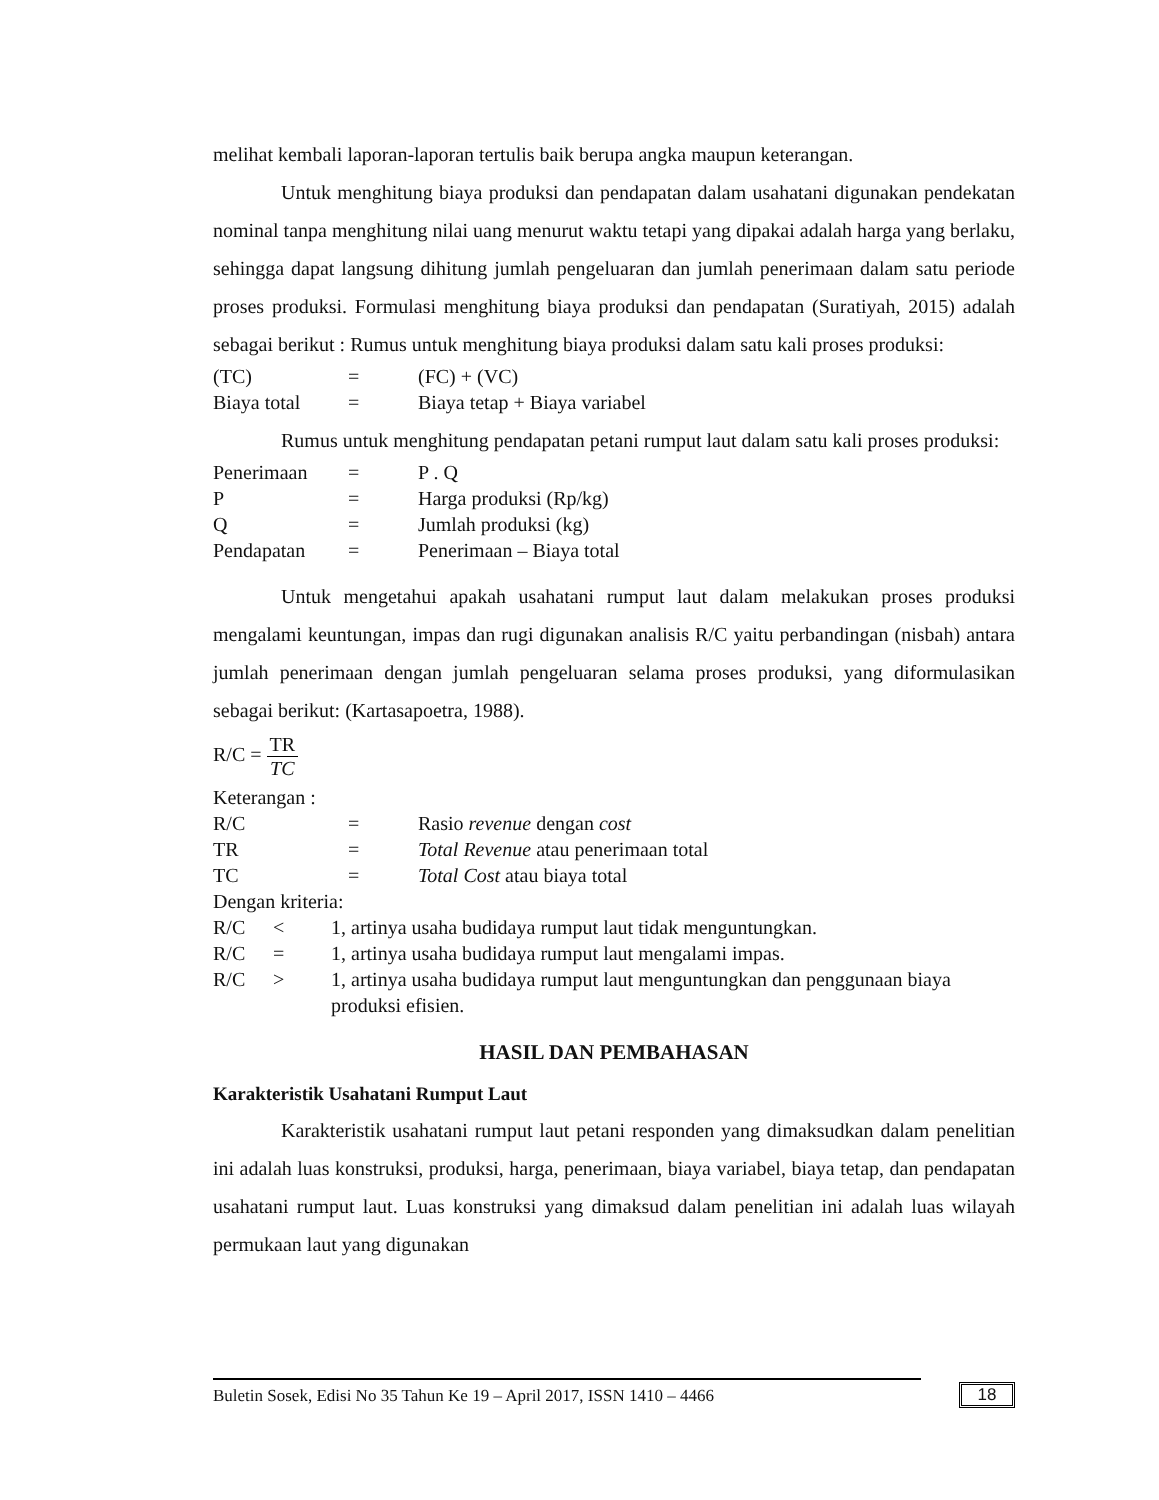melihat kembali laporan-laporan tertulis baik berupa angka maupun keterangan.
Untuk menghitung biaya produksi dan pendapatan dalam usahatani digunakan pendekatan nominal tanpa menghitung nilai uang menurut waktu tetapi yang dipakai adalah harga yang berlaku, sehingga dapat langsung dihitung jumlah pengeluaran dan jumlah penerimaan dalam satu periode proses produksi. Formulasi menghitung biaya produksi dan pendapatan (Suratiyah, 2015) adalah sebagai berikut : Rumus untuk menghitung biaya produksi dalam satu kali proses produksi:
(TC) = (FC) + (VC)
Biaya total = Biaya tetap + Biaya variabel
Rumus untuk menghitung pendapatan petani rumput laut dalam satu kali proses produksi:
Penerimaan = P . Q
P = Harga produksi (Rp/kg)
Q = Jumlah produksi (kg)
Pendapatan = Penerimaan – Biaya total
Untuk mengetahui apakah usahatani rumput laut dalam melakukan proses produksi mengalami keuntungan, impas dan rugi digunakan analisis R/C yaitu perbandingan (nisbah) antara jumlah penerimaan dengan jumlah pengeluaran selama proses produksi, yang diformulasikan sebagai berikut: (Kartasapoetra, 1988).
R/C = TR TC
Keterangan :
R/C = Rasio revenue dengan cost
TR = Total Revenue atau penerimaan total
TC = Total Cost atau biaya total
Dengan kriteria:
R/C < 1, artinya usaha budidaya rumput laut tidak menguntungkan.
R/C = 1, artinya usaha budidaya rumput laut mengalami impas.
R/C > 1, artinya usaha budidaya rumput laut menguntungkan dan penggunaan biaya produksi efisien.
HASIL DAN PEMBAHASAN
Karakteristik Usahatani Rumput Laut
Karakteristik usahatani rumput laut petani responden yang dimaksudkan dalam penelitian ini adalah luas konstruksi, produksi, harga, penerimaan, biaya variabel, biaya tetap, dan pendapatan usahatani rumput laut. Luas konstruksi yang dimaksud dalam penelitian ini adalah luas wilayah permukaan laut yang digunakan
Buletin Sosek, Edisi No 35 Tahun Ke 19 – April 2017, ISSN 1410 – 4466
18